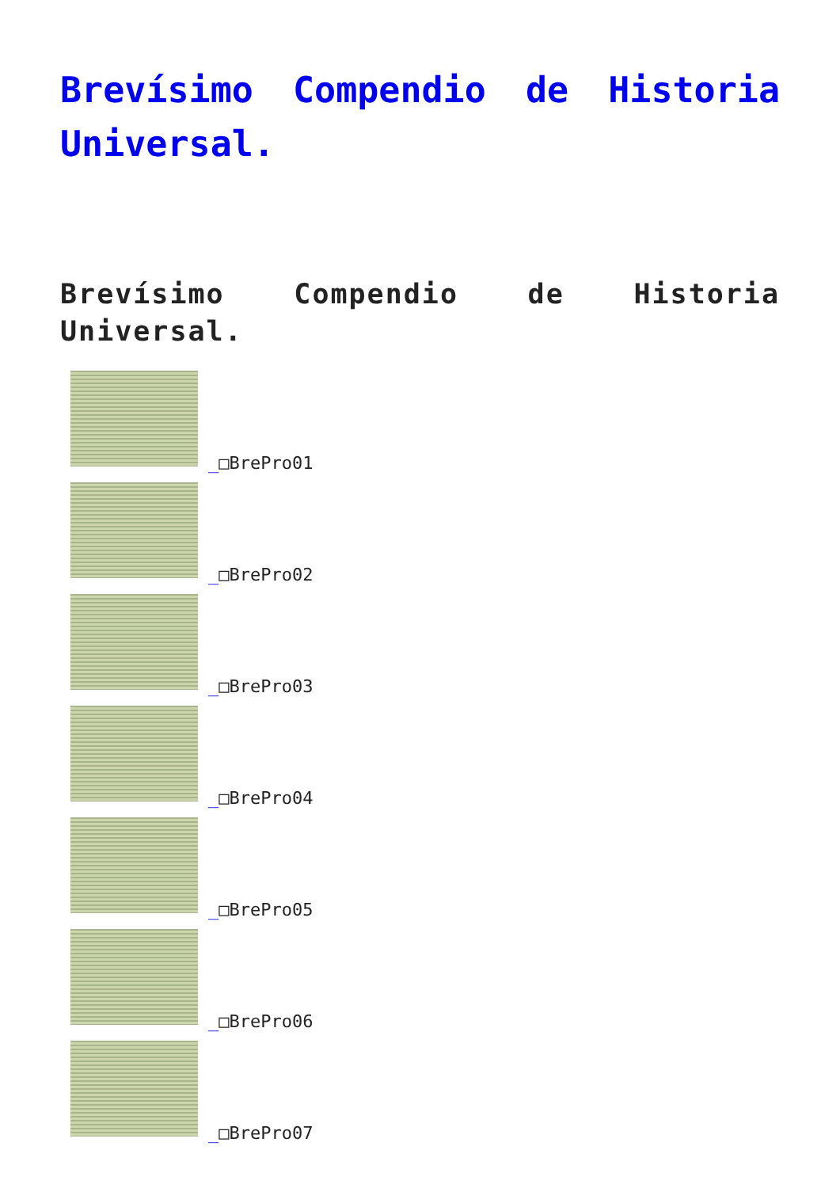Brevísimo Compendio de Historia Universal.
Brevísimo Compendio de Historia Universal.
_□BrePro01
_□BrePro02
_□BrePro03
_□BrePro04
_□BrePro05
_□BrePro06
_□BrePro07